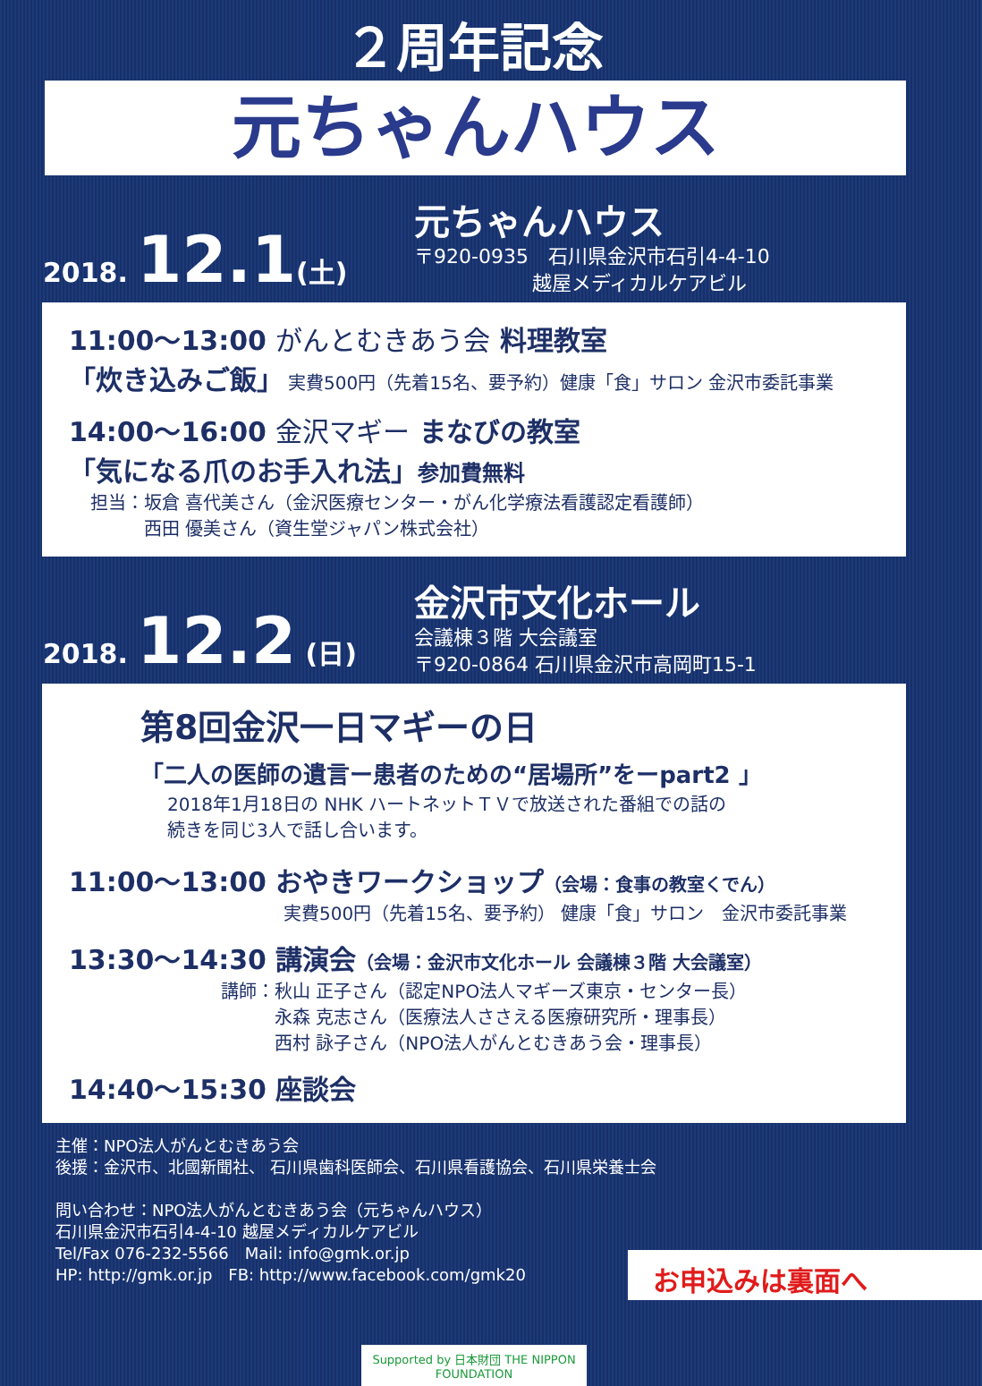２周年記念
元ちゃんハウス
2018. 12.1(土)
元ちゃんハウス
〒920-0935　石川県金沢市石引4-4-10
　　　　　　越屋メディカルケアビル
11:00～13:00 がんとむきあう会 料理教室
「炊き込みご飯」 実費500円（先着15名、要予約）健康「食」サロン 金沢市委託事業
14:00～16:00 金沢マギー まなびの教室
「気になる爪のお手入れ法」参加費無料
担当：坂倉 喜代美さん（金沢医療センター・がん化学療法看護認定看護師）
　　　西田 優美さん（資生堂ジャパン株式会社）
2018. 12.2 (日)
金沢市文化ホール
会議棟３階 大会議室
〒920-0864 石川県金沢市高岡町15-1
第8回金沢一日マギーの日
「二人の医師の遺言ー患者のための“居場所”をーpart2 」
2018年1月18日の NHK ハートネットＴＶで放送された番組での話の
続きを同じ3人で話し合います。
11:00～13:00 おやきワークショップ（会場：食事の教室くでん）
実費500円（先着15名、要予約） 健康「食」サロン　金沢市委託事業
13:30～14:30 講演会（会場：金沢市文化ホール 会議棟３階 大会議室）
講師：秋山 正子さん（認定NPO法人マギーズ東京・センター長）
　　　永森 克志さん（医療法人ささえる医療研究所・理事長）
　　　西村 詠子さん（NPO法人がんとむきあう会・理事長）
14:40～15:30 座談会
主催：NPO法人がんとむきあう会
後援：金沢市、北國新聞社、 石川県歯科医師会、石川県看護協会、石川県栄養士会
問い合わせ：NPO法人がんとむきあう会（元ちゃんハウス）
石川県金沢市石引4-4-10 越屋メディカルケアビル
Tel/Fax 076-232-5566　Mail: info@gmk.or.jp
HP: http://gmk.or.jp　FB: http://www.facebook.com/gmk20
お申込みは裏面へ
Supported by 日本財団 THE NIPPON FOUNDATION